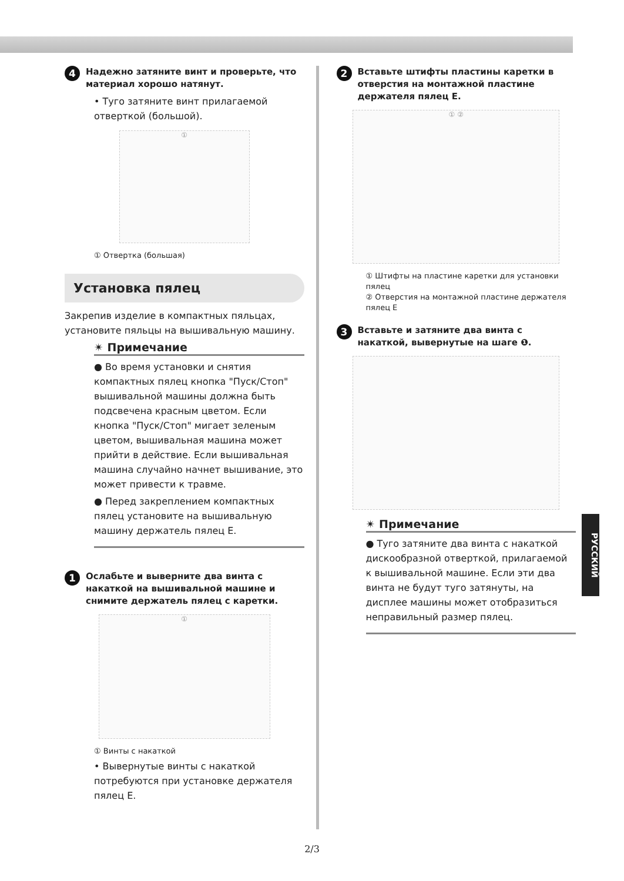4 Надежно затяните винт и проверьте, что материал хорошо натянут.
• Туго затяните винт прилагаемой отверткой (большой).
①
① Отвертка (большая)
Установка пялец
Закрепив изделие в компактных пяльцах, установите пяльцы на вышивальную машину.
✴ Примечание
● Во время установки и снятия компактных пялец кнопка "Пуск/Стоп" вышивальной машины должна быть подсвечена красным цветом. Если кнопка "Пуск/Стоп" мигает зеленым цветом, вышивальная машина может прийти в действие. Если вышивальная машина случайно начнет вышивание, это может привести к травме.
● Перед закреплением компактных пялец установите на вышивальную машину держатель пялец E.
1 Ослабьте и выверните два винта с накаткой на вышивальной машине и снимите держатель пялец с каретки.
①
① Винты с накаткой
• Вывернутые винты с накаткой потребуются при установке держателя пялец E.
2 Вставьте штифты пластины каретки в отверстия на монтажной пластине держателя пялец E.
① ②
① Штифты на пластине каретки для установки пялец
② Отверстия на монтажной пластине держателя пялец E
3 Вставьте и затяните два винта с накаткой, вывернутые на шаге ❶.
✴ Примечание
● Туго затяните два винта с накаткой дискообразной отверткой, прилагаемой к вышивальной машине. Если эти два винта не будут туго затянуты, на дисплее машины может отобразиться неправильный размер пялец.
РУССКИЙ
2/3